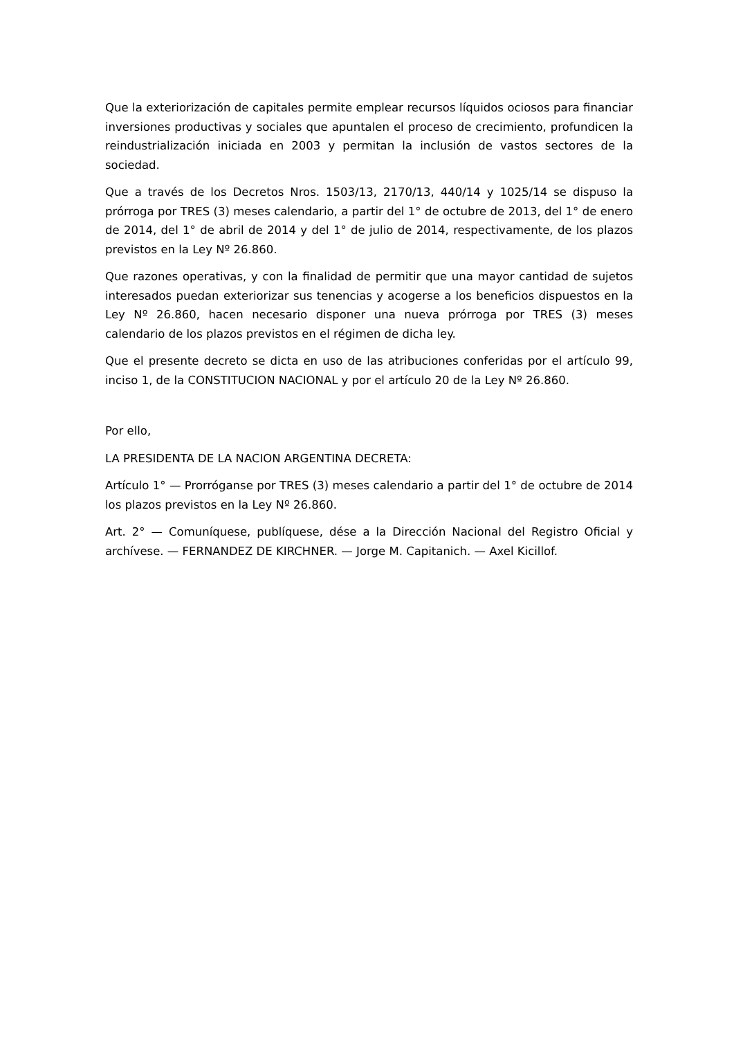Que la exteriorización de capitales permite emplear recursos líquidos ociosos para financiar inversiones productivas y sociales que apuntalen el proceso de crecimiento, profundicen la reindustrialización iniciada en 2003 y permitan la inclusión de vastos sectores de la sociedad.
Que a través de los Decretos Nros. 1503/13, 2170/13, 440/14 y 1025/14 se dispuso la prórroga por TRES (3) meses calendario, a partir del 1° de octubre de 2013, del 1° de enero de 2014, del 1° de abril de 2014 y del 1° de julio de 2014, respectivamente, de los plazos previstos en la Ley Nº 26.860.
Que razones operativas, y con la finalidad de permitir que una mayor cantidad de sujetos interesados puedan exteriorizar sus tenencias y acogerse a los beneficios dispuestos en la Ley Nº 26.860, hacen necesario disponer una nueva prórroga por TRES (3) meses calendario de los plazos previstos en el régimen de dicha ley.
Que el presente decreto se dicta en uso de las atribuciones conferidas por el artículo 99, inciso 1, de la CONSTITUCION NACIONAL y por el artículo 20 de la Ley Nº 26.860.
Por ello,
LA PRESIDENTA DE LA NACION ARGENTINA DECRETA:
Artículo 1° — Prorróganse por TRES (3) meses calendario a partir del 1° de octubre de 2014 los plazos previstos en la Ley Nº 26.860.
Art. 2° — Comuníquese, publíquese, dése a la Dirección Nacional del Registro Oficial y archívese. — FERNANDEZ DE KIRCHNER. — Jorge M. Capitanich. — Axel Kicillof.